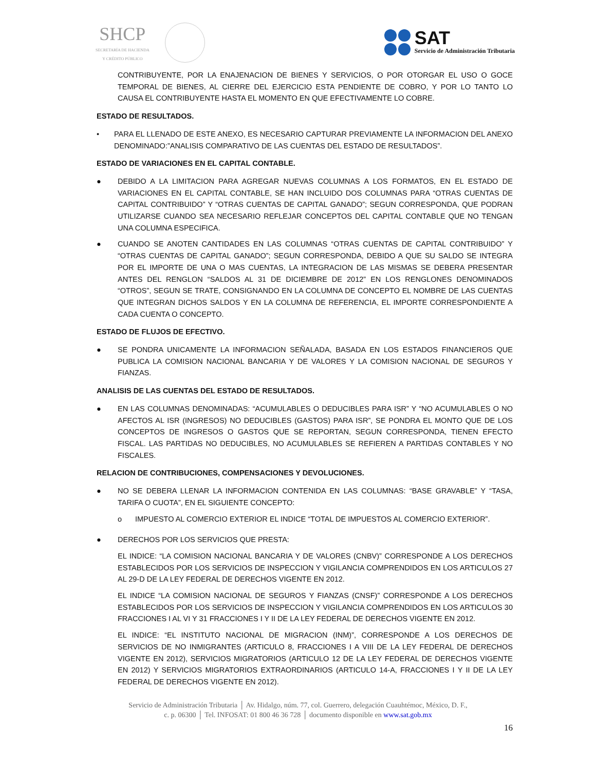SHCP
SECRETARÍA DE HACIENDA
Y CRÉDITO PÚBLICO
SAT
Servicio de Administración Tributaria
CONTRIBUYENTE, POR LA ENAJENACION DE BIENES Y SERVICIOS, O POR OTORGAR EL USO O GOCE TEMPORAL DE BIENES, AL CIERRE DEL EJERCICIO ESTA PENDIENTE DE COBRO, Y POR LO TANTO LO CAUSA EL CONTRIBUYENTE HASTA EL MOMENTO EN QUE EFECTIVAMENTE LO COBRE.
ESTADO DE RESULTADOS.
• PARA EL LLENADO DE ESTE ANEXO, ES NECESARIO CAPTURAR PREVIAMENTE LA INFORMACION DEL ANEXO DENOMINADO:”ANALISIS COMPARATIVO DE LAS CUENTAS DEL ESTADO DE RESULTADOS”.
ESTADO DE VARIACIONES EN EL CAPITAL CONTABLE.
● DEBIDO A LA LIMITACION PARA AGREGAR NUEVAS COLUMNAS A LOS FORMATOS, EN EL ESTADO DE VARIACIONES EN EL CAPITAL CONTABLE, SE HAN INCLUIDO DOS COLUMNAS PARA “OTRAS CUENTAS DE CAPITAL CONTRIBUIDO” Y “OTRAS CUENTAS DE CAPITAL GANADO”; SEGUN CORRESPONDA, QUE PODRAN UTILIZARSE CUANDO SEA NECESARIO REFLEJAR CONCEPTOS DEL CAPITAL CONTABLE QUE NO TENGAN UNA COLUMNA ESPECIFICA.
● CUANDO SE ANOTEN CANTIDADES EN LAS COLUMNAS “OTRAS CUENTAS DE CAPITAL CONTRIBUIDO” Y “OTRAS CUENTAS DE CAPITAL GANADO”; SEGUN CORRESPONDA, DEBIDO A QUE SU SALDO SE INTEGRA POR EL IMPORTE DE UNA O MAS CUENTAS, LA INTEGRACION DE LAS MISMAS SE DEBERA PRESENTAR ANTES DEL RENGLON “SALDOS AL 31 DE DICIEMBRE DE 2012” EN LOS RENGLONES DENOMINADOS “OTROS”, SEGUN SE TRATE, CONSIGNANDO EN LA COLUMNA DE CONCEPTO EL NOMBRE DE LAS CUENTAS QUE INTEGRAN DICHOS SALDOS Y EN LA COLUMNA DE REFERENCIA, EL IMPORTE CORRESPONDIENTE A CADA CUENTA O CONCEPTO.
ESTADO DE FLUJOS DE EFECTIVO.
● SE PONDRA UNICAMENTE LA INFORMACION SEÑALADA, BASADA EN LOS ESTADOS FINANCIEROS QUE PUBLICA LA COMISION NACIONAL BANCARIA Y DE VALORES Y LA COMISION NACIONAL DE SEGUROS Y FIANZAS.
ANALISIS DE LAS CUENTAS DEL ESTADO DE RESULTADOS.
● EN LAS COLUMNAS DENOMINADAS: “ACUMULABLES O DEDUCIBLES PARA ISR” Y “NO ACUMULABLES O NO AFECTOS AL ISR (INGRESOS) NO DEDUCIBLES (GASTOS) PARA ISR”, SE PONDRA EL MONTO QUE DE LOS CONCEPTOS DE INGRESOS O GASTOS QUE SE REPORTAN, SEGUN CORRESPONDA, TIENEN EFECTO FISCAL. LAS PARTIDAS NO DEDUCIBLES, NO ACUMULABLES SE REFIEREN A PARTIDAS CONTABLES Y NO FISCALES.
RELACION DE CONTRIBUCIONES, COMPENSACIONES Y DEVOLUCIONES.
● NO SE DEBERA LLENAR LA INFORMACION CONTENIDA EN LAS COLUMNAS: “BASE GRAVABLE” Y “TASA, TARIFA O CUOTA”, EN EL SIGUIENTE CONCEPTO:
o IMPUESTO AL COMERCIO EXTERIOR EL INDICE “TOTAL DE IMPUESTOS AL COMERCIO EXTERIOR”.
● DERECHOS POR LOS SERVICIOS QUE PRESTA:
EL INDICE: “LA COMISION NACIONAL BANCARIA Y DE VALORES (CNBV)” CORRESPONDE A LOS DERECHOS ESTABLECIDOS POR LOS SERVICIOS DE INSPECCION Y VIGILANCIA COMPRENDIDOS EN LOS ARTICULOS 27 AL 29-D DE LA LEY FEDERAL DE DERECHOS VIGENTE EN 2012.
EL INDICE “LA COMISION NACIONAL DE SEGUROS Y FIANZAS (CNSF)” CORRESPONDE A LOS DERECHOS ESTABLECIDOS POR LOS SERVICIOS DE INSPECCION Y VIGILANCIA COMPRENDIDOS EN LOS ARTICULOS 30 FRACCIONES I AL VI Y 31 FRACCIONES I Y II DE LA LEY FEDERAL DE DERECHOS VIGENTE EN 2012.
EL INDICE: “EL INSTITUTO NACIONAL DE MIGRACION (INM)”, CORRESPONDE A LOS DERECHOS DE SERVICIOS DE NO INMIGRANTES (ARTICULO 8, FRACCIONES I A VIII DE LA LEY FEDERAL DE DERECHOS VIGENTE EN 2012), SERVICIOS MIGRATORIOS (ARTICULO 12 DE LA LEY FEDERAL DE DERECHOS VIGENTE EN 2012) Y SERVICIOS MIGRATORIOS EXTRAORDINARIOS (ARTICULO 14-A, FRACCIONES I Y II DE LA LEY FEDERAL DE DERECHOS VIGENTE EN 2012).
Servicio de Administración Tributaria │ Av. Hidalgo, núm. 77, col. Guerrero, delegación Cuauhtémoc, México, D. F.,
c. p. 06300 │ Tel. INFOSAT: 01 800 46 36 728 │ documento disponible en www.sat.gob.mx
16